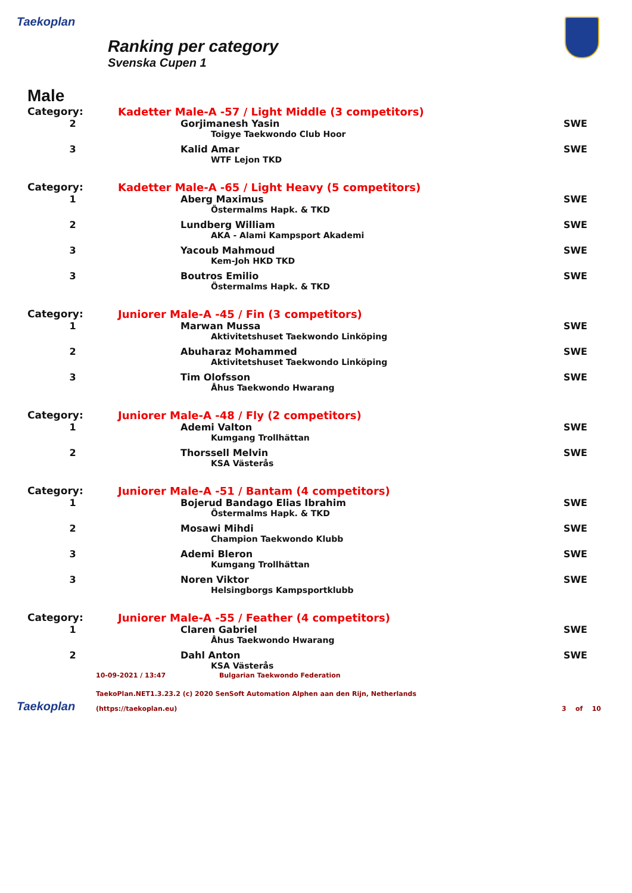Taekoplan
Ranking per category
Svenska Cupen 1
Male
| Category: | Kadetter Male-A -57 / Light Middle (3 competitors) | |
| 2 | Gorjimanesh Yasin | SWE |
| | Toigye Taekwondo Club Hoor | |
| 3 | Kalid Amar | SWE |
| | WTF Lejon TKD | |
| Category: | Kadetter Male-A -65 / Light Heavy (5 competitors) | |
| 1 | Aberg Maximus | SWE |
| | Östermalms Hapk. & TKD | |
| 2 | Lundberg William | SWE |
| | AKA - Alami Kampsport Akademi | |
| 3 | Yacoub Mahmoud | SWE |
| | Kem-Joh HKD TKD | |
| 3 | Boutros Emilio | SWE |
| | Östermalms Hapk. & TKD | |
| Category: | Juniorer Male-A -45 / Fin (3 competitors) | |
| 1 | Marwan Mussa | SWE |
| | Aktivitetshuset Taekwondo Linköping | |
| 2 | Abuharaz Mohammed | SWE |
| | Aktivitetshuset Taekwondo Linköping | |
| 3 | Tim Olofsson | SWE |
| | Åhus Taekwondo Hwarang | |
| Category: | Juniorer Male-A -48 / Fly (2 competitors) | |
| 1 | Ademi Valton | SWE |
| | Kumgang Trollhättan | |
| 2 | Thorssell Melvin | SWE |
| | KSA Västerås | |
| Category: | Juniorer Male-A -51 / Bantam (4 competitors) | |
| 1 | Bojerud Bandago Elias Ibrahim | SWE |
| | Östermalms Hapk. & TKD | |
| 2 | Mosawi Mihdi | SWE |
| | Champion Taekwondo Klubb | |
| 3 | Ademi Bleron | SWE |
| | Kumgang Trollhättan | |
| 3 | Noren Viktor | SWE |
| | Helsingborgs Kampsportklubb | |
| Category: | Juniorer Male-A -55 / Feather (4 competitors) | |
| 1 | Claren Gabriel | SWE |
| | Åhus Taekwondo Hwarang | |
| 2 | Dahl Anton | SWE |
| | KSA Västerås | |
Taekoplan
10-09-2021 / 13:47 Bulgarian Taekwondo Federation
TaekoPlan.NET1.3.23.2 (c) 2020 SenSoft Automation Alphen aan den Rijn, Netherlands
(https://taekoplan.eu) 3 of 10